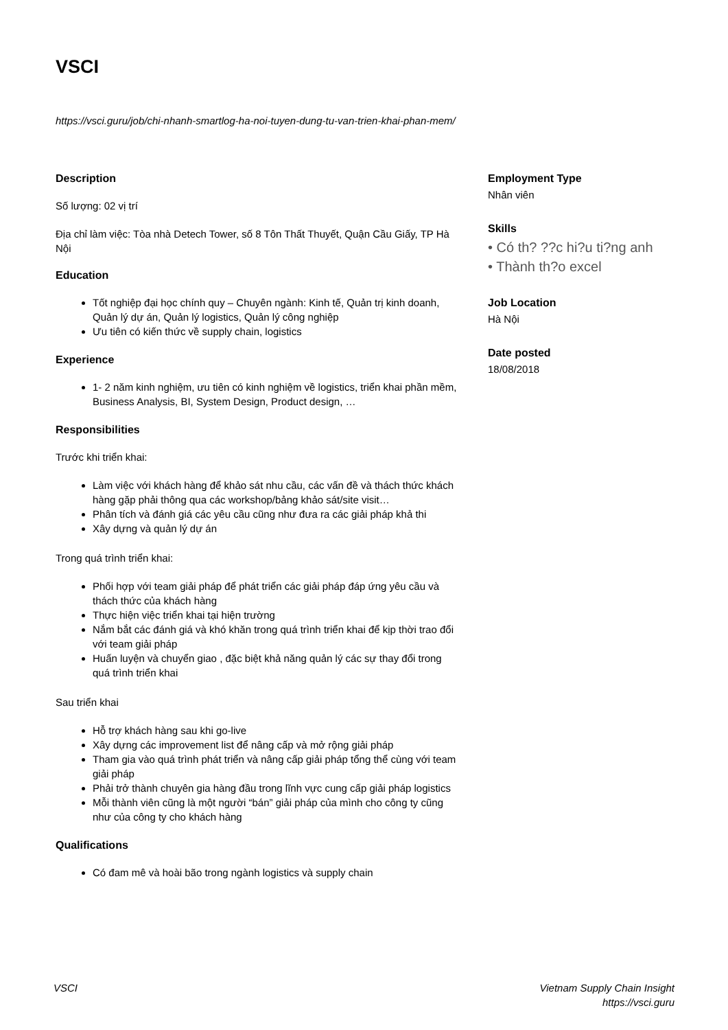VSCI
https://vsci.guru/job/chi-nhanh-smartlog-ha-noi-tuyen-dung-tu-van-trien-khai-phan-mem/
Description
Số lượng: 02 vị trí
Địa chỉ làm việc: Tòa nhà Detech Tower, số 8 Tôn Thất Thuyết, Quận Cầu Giấy, TP Hà Nội
Education
Tốt nghiệp đại học chính quy – Chuyên ngành: Kinh tế, Quản trị kinh doanh, Quản lý dự án, Quản lý logistics, Quản lý công nghiệp
Ưu tiên có kiến thức về supply chain, logistics
Experience
1- 2 năm kinh nghiệm, ưu tiên có kinh nghiệm về logistics, triển khai phần mềm, Business Analysis, BI, System Design, Product design, …
Responsibilities
Trước khi triển khai:
Làm việc với khách hàng để khảo sát nhu cầu, các vấn đề và thách thức khách hàng gặp phải thông qua các workshop/bảng khảo sát/site visit…
Phân tích và đánh giá các yêu cầu cũng như đưa ra các giải pháp khả thi
Xây dựng và quản lý dự án
Trong quá trình triển khai:
Phối hợp với team giải pháp để phát triển các giải pháp đáp ứng yêu cầu và thách thức của khách hàng
Thực hiện việc triển khai tại hiện trường
Nắm bắt các đánh giá và khó khăn trong quá trình triển khai để kịp thời trao đổi với team giải pháp
Huấn luyện và chuyển giao , đặc biệt khả năng quản lý các sự thay đổi trong quá trình triển khai
Sau triển khai
Hỗ trợ khách hàng sau khi go-live
Xây dựng các improvement list để nâng cấp và mở rộng giải pháp
Tham gia vào quá trình phát triển và nâng cấp giải pháp tổng thể cùng với team giải pháp
Phải trở thành chuyên gia hàng đầu trong lĩnh vực cung cấp giải pháp logistics
Mỗi thành viên cũng là một người “bán” giải pháp của mình cho công ty cũng như của công ty cho khách hàng
Qualifications
Có đam mê và hoài bão trong ngành logistics và supply chain
Employment Type
Nhân viên
Skills
• Có th? ??c hi?u ti?ng anh
• Thành th?o excel
Job Location
Hà Nội
Date posted
18/08/2018
VSCI Vietnam Supply Chain Insight
https://vsci.guru